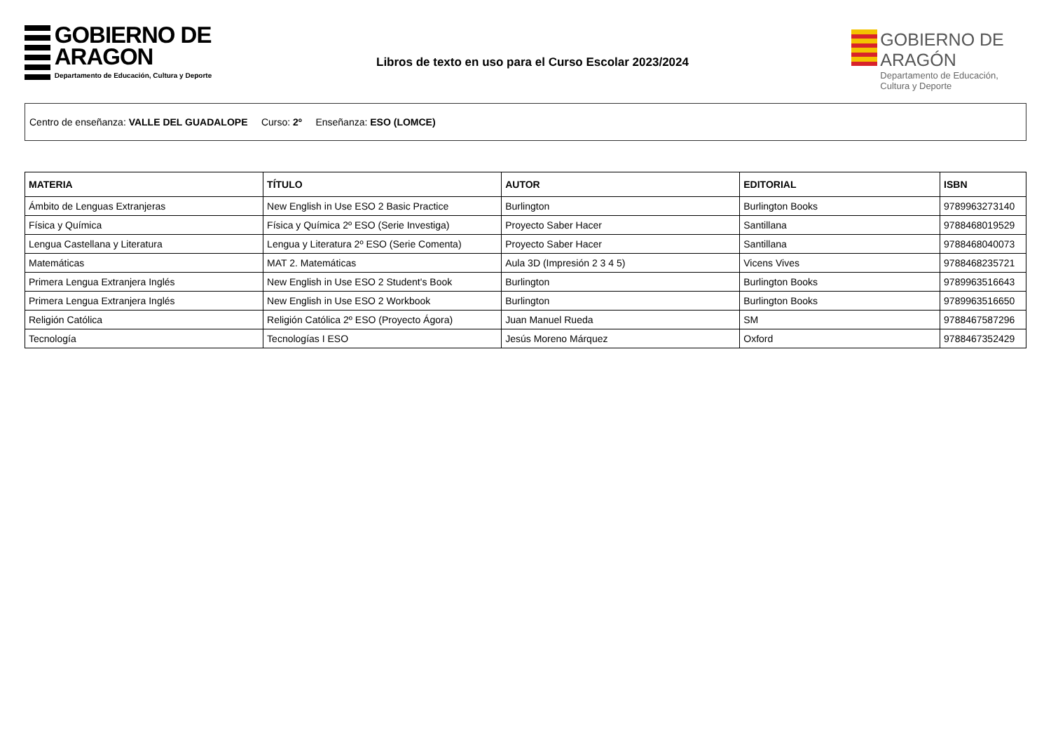GOBIERNO DE ARAGON
Departamento de Educación, Cultura y Deporte
Libros de texto en uso para el Curso Escolar 2023/2024
GOBIERNO DE ARAGÓN
Departamento de Educación, Cultura y Deporte
Centro de enseñanza: VALLE DEL GUADALOPE Curso: 2º Enseñanza: ESO (LOMCE)
| MATERIA | TÍTULO | AUTOR | EDITORIAL | ISBN |
| --- | --- | --- | --- | --- |
| Ámbito de Lenguas Extranjeras | New English in Use ESO 2 Basic Practice | Burlington | Burlington Books | 9789963273140 |
| Física y Química | Física y Química 2º ESO (Serie Investiga) | Proyecto Saber Hacer | Santillana | 9788468019529 |
| Lengua Castellana y Literatura | Lengua y Literatura 2º ESO (Serie Comenta) | Proyecto Saber Hacer | Santillana | 9788468040073 |
| Matemáticas | MAT 2. Matemáticas | Aula 3D (Impresión 2 3 4 5) | Vicens Vives | 9788468235721 |
| Primera Lengua Extranjera Inglés | New English in Use ESO 2 Student's Book | Burlington | Burlington Books | 9789963516643 |
| Primera Lengua Extranjera Inglés | New English in Use ESO 2 Workbook | Burlington | Burlington Books | 9789963516650 |
| Religión Católica | Religión Católica 2º ESO (Proyecto Ágora) | Juan Manuel Rueda | SM | 9788467587296 |
| Tecnología | Tecnologías I ESO | Jesús Moreno Márquez | Oxford | 9788467352429 |